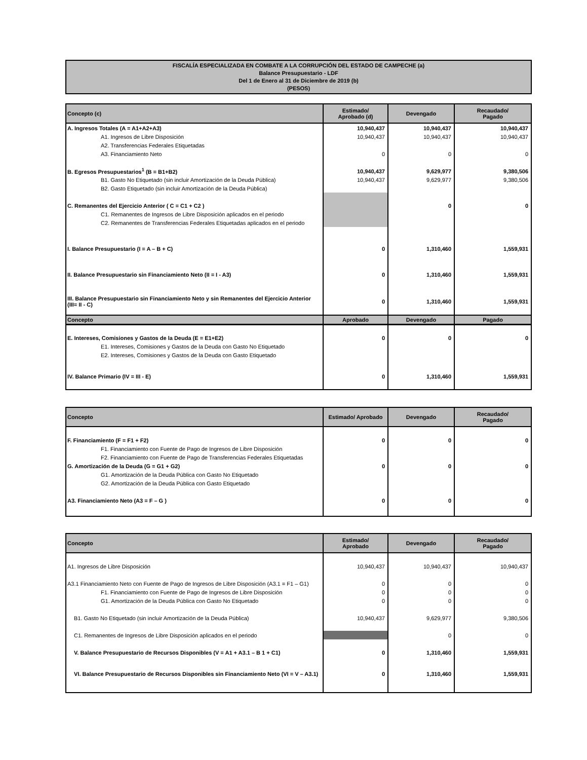FISCALÍA ESPECIALIZADA EN COMBATE A LA CORRUPCIÓN DEL ESTADO DE CAMPECHE (a)
Balance Presupuestario - LDF
Del 1 de Enero al 31 de Diciembre de 2019 (b)
(PESOS)
| Concepto (c) | Estimado/ Aprobado (d) | Devengado | Recaudado/ Pagado |
| --- | --- | --- | --- |
| A. Ingresos Totales (A = A1+A2+A3) | 10,940,437 | 10,940,437 | 10,940,437 |
| A1. Ingresos de Libre Disposición | 10,940,437 | 10,940,437 | 10,940,437 |
| A2. Transferencias Federales Etiquetadas | | | |
| A3. Financiamiento Neto | 0 | 0 | 0 |
| B. Egresos Presupuestarios<sup>1</sup> (B = B1+B2) | 10,940,437 | 9,629,977 | 9,380,506 |
| B1. Gasto No Etiquetado (sin incluir Amortización de la Deuda Pública) | 10,940,437 | 9,629,977 | 9,380,506 |
| B2. Gasto Etiquetado (sin incluir Amortización de la Deuda Pública) | | | |
| C. Remanentes del Ejercicio Anterior ( C = C1 + C2 ) | | 0 | 0 |
| C1. Remanentes de Ingresos de Libre Disposición aplicados en el periodo | | | |
| C2. Remanentes de Transferencias Federales Etiquetadas aplicados en el periodo | | | |
| I. Balance Presupuestario (I = A – B + C) | 0 | 1,310,460 | 1,559,931 |
| II. Balance Presupuestario sin Financiamiento Neto (II = I - A3) | 0 | 1,310,460 | 1,559,931 |
| III. Balance Presupuestario sin Financiamiento Neto y sin Remanentes del Ejercicio Anterior (III= II - C) | 0 | 1,310,460 | 1,559,931 |
| Concepto | Aprobado | Devengado | Pagado |
| --- | --- | --- | --- |
| E. Intereses, Comisiones y Gastos de la Deuda (E = E1+E2) | 0 | 0 | 0 |
| E1. Intereses, Comisiones y Gastos de la Deuda con Gasto No Etiquetado | | | |
| E2. Intereses, Comisiones y Gastos de la Deuda con Gasto Etiquetado | | | |
| IV. Balance Primario (IV = III - E) | 0 | 1,310,460 | 1,559,931 |
| Concepto | Estimado/ Aprobado | Devengado | Recaudado/ Pagado |
| --- | --- | --- | --- |
| F. Financiamiento (F = F1 + F2) | 0 | 0 | 0 |
| F1. Financiamiento con Fuente de Pago de Ingresos de Libre Disposición | | | |
| F2. Financiamiento con Fuente de Pago de Transferencias Federales Etiquetadas | | | |
| G. Amortización de la Deuda (G = G1 + G2) | 0 | 0 | 0 |
| G1. Amortización de la Deuda Pública con Gasto No Etiquetado | | | |
| G2. Amortización de la Deuda Pública con Gasto Etiquetado | | | |
| A3. Financiamiento Neto (A3 = F – G ) | 0 | 0 | 0 |
| Concepto | Estimado/ Aprobado | Devengado | Recaudado/ Pagado |
| --- | --- | --- | --- |
| A1. Ingresos de Libre Disposición | 10,940,437 | 10,940,437 | 10,940,437 |
| A3.1 Financiamiento Neto con Fuente de Pago de Ingresos de Libre Disposición (A3.1 = F1 – G1) | 0 | 0 | 0 |
| F1. Financiamiento con Fuente de Pago de Ingresos de Libre Disposición | 0 | 0 | 0 |
| G1. Amortización de la Deuda Pública con Gasto No Etiquetado | 0 | 0 | 0 |
| B1. Gasto No Etiquetado (sin incluir Amortización de la Deuda Pública) | 10,940,437 | 9,629,977 | 9,380,506 |
| C1. Remanentes de Ingresos de Libre Disposición aplicados en el periodo | | 0 | 0 |
| V. Balance Presupuestario de Recursos Disponibles (V = A1 + A3.1 – B 1 + C1) | 0 | 1,310,460 | 1,559,931 |
| VI. Balance Presupuestario de Recursos Disponibles sin Financiamiento Neto (VI = V – A3.1) | 0 | 1,310,460 | 1,559,931 |